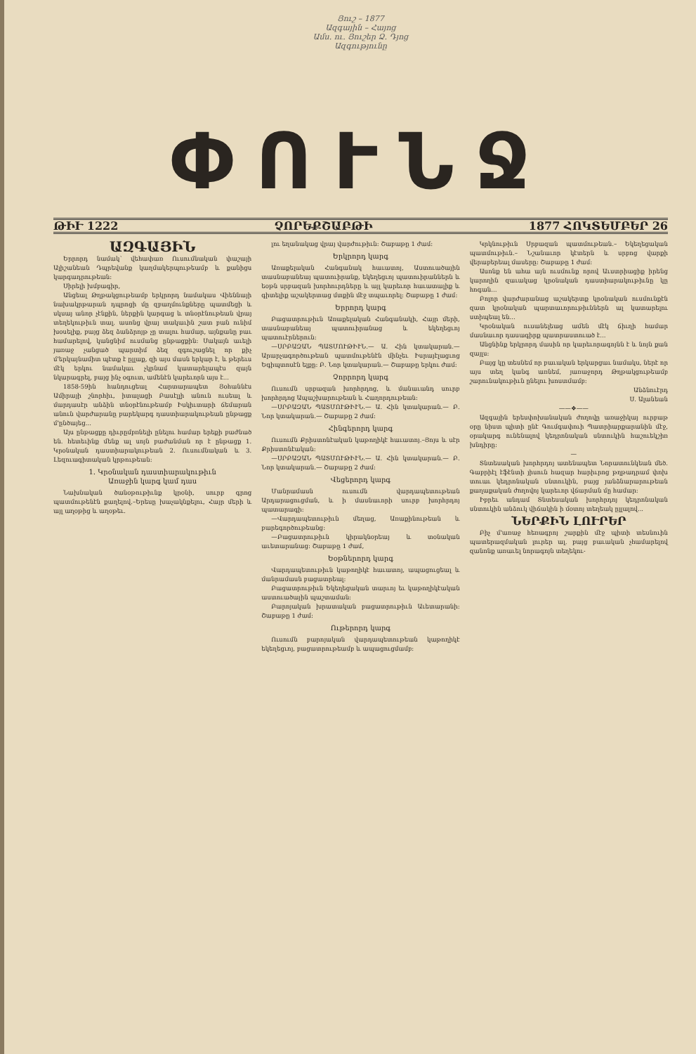Յուշ – 1877
Ազգային – Հայոց
Ամս. ու. Յուշեր Ձ. Դյոց
Ազգությունը
ՓՈՒՆՋ
ԹԻՒ 1222 ՉՈՐԵՔՇԱԲԹԻ 1877 ՀՈԿՏԵՄԲԵՐ 26
ԱԶԳԱՅԻՆ
Երրորդ նամակ՝ վեհափառ Ուսումնական փաշայի Ալիշանեան Դպրեվանք կաղմակերպութեամբ և քանիցս կարգադրութեան։
Սիրելի խմբագիր,
Անցեալ Թղթակցութեամբ երկրորդ նամակաս Վիեննայի նախակրթարան դպրոցի մը զբաղմունքները պատմեցի և սկսայ անոր չէնքին, ներքին կարգաց և տնօրէնութեան վրայ տեղեկութիւն տալ. ասոնց վրայ տակաւին շատ բան ունիմ խօսելիք, բայց ձեզ ձանձրոյթ չը տալու համար, այնքանը բաւ համարելով, կանցնիմ ուսմանց ընթացքին։ Սակայն աւելի յառաջ չանցած պարտիմ ձեզ զգուշացնել որ քիչ մ՚երկայնամիտ պէտք է ըլլաք, զի այս մասն երկար է, և թերեւս մէկ երկու նամակաւ չկրնամ կատարելապէս զայն նկարագրել, բայց ինչ օգուտ, ամենէն կարեւորն այս է...
1858-59ին հանդուցեալ Հարտարապետ Յօհաննէս Ամիրայի շնորհիւ, իտալացի Բասէլլի անուն ուսեալ և մարդասէր անձին տնօրէնութեամբ Իսկիւտարի ճեմարան անուն վարժարանը բարեկարգ դաստիարակութեան ընթացք մ՚ընծայեց...
Այս ընթացքը դիւրըմբռնելի ընելու համար երեքի բաժնած են. հետեւինք մենք ալ սոյն բաժանման որ է ընթացք 1. Կրօնական դաստիարակութեան 2. Ուսումնական և 3. Լեզուագիտական կրթութեան։
1. Կրօնական դաստիարակութիւն
Առաջին կարգ կամ դաս
Նախնական ծանօթութիւնք կրօնի, սուրբ գրոց պատմութենէն քաղելով.–Երեսը խաչակնքելու, Հայր մերի և այլ աղօթից և աղօթեւ.
լու եղանակաց վրայ վարժութիւն։ Շաբաթը 1 ժամ։
Երկրորդ կարգ
Առաքելական Հանգանակ հաւատոյ, Աստուածային տասնաբանեայ պատուիրանք, եկեղեցւոյ պատուիրաններն և եօթն սրբազան խորհուրդները և այլ կարեւոր հաւատալիք և գիտելիք աշակերտաց մտքին մէջ տպաւորել։ Շաբաթը 1 ժամ։
Երրորդ կարգ
Բացատրութիւն Առաքելական Հանգանակի, Հայր մերի, տասնաբանեայ պատուիրանաց և եկեղեցւոյ պատուէրներուն։
—ՍՐԲԱԶԱՆ ՊԱՏՄՈՒԹԻՒՆ.— Ա. Հին կտակարան.— Արարչագործութեան պատմութենէն մինչեւ Իսրայէլացւոց Եգիպտոսէն ելքը։ Բ. Նոր կտակարան.— Շաբաթը երկու ժամ։
Չորրորդ կարգ
Ուսումն սրբազան խորհրդոց, և մանաւանդ սուրբ խորհրդոց Ապաշխարութեան և Հաղորդութեան։
—ՍՐԲԱԶԱՆ ՊԱՏՄՈՒԹԻՒՆ.— Ա. Հին կտակարան.— Բ. Նոր կտակարան.— Շաբաթը 2 ժամ։
Հինգերորդ կարգ
Ուսումն Քրիստոնէական կաթողիկէ հաւատոյ.–Յոյս և սէր Քրիստոնէական։
—ՍՐԲԱԶԱՆ ՊԱՏՄՈՒԹԻՒՆ.— Ա. Հին կտակարան.— Բ. Նոր կտակարան.— Շաբաթը 2 ժամ։
Վեցերորդ կարգ
Մանրամասն ուսումն վարդապետութեան Արդարացուցման, և ի մասնաւորի սուրբ խորհրդոյ պատարագի։
—Վարդապետութիւն մեղաց, Առաքինութեան և բարեգործութեանց։
—Բացատրութիւն կիրակնօրեայ և տօնական աւետարանաց։ Շաբաթը 1 ժամ,
Եօթներորդ կարգ
Վարդապետութիւն կաթողիկէ հաւատոյ, ապացուցեալ և մանրամասն բացատրեալ։
Բացատրութիւն Եկեղեցական տարւոյ եւ կաթողիկէական աստուածային պաշտաման։
Բարոյական խրատական բացատրութիւն Աւետարանի։ Շաբաթը 1 ժամ։
Ութերորդ կարգ
Ուսումն բարոյական վարդապետութեան կաթողիկէ եկեղեցւոյ, բացատրութեամբ և ապացուցմամբ։
Կրկնութիւն Սրբազան պատմութեան.– Եկեղեցական պատմութիւն.– Նշանաւոր կէտերն և սրբոց վարքի վերաբերեալ մասերը։ Շաբաթը 1 ժամ։
Ասոնք են ահա այն ուսմունք որով Աւստրիացիք իրենց կարողին զաւակաց կրօնական դաստիարակութիւնը կը հոգան...
Բոլոր վարժարանաց աշակերտք կրօնական ուսմունքէն զատ կրօնական պարտաւորութիւններն ալ կատարելու ստիպեալ են...
Կրօնական ուսանելեաց ամեն մէկ ճիւղի համար մասնաւոր դասագիրք պատրաստուած է...
Անցնինք երկրորդ մասին որ կարեւորագոյնն է և նոյն քան զայլս։
Բայց կը տեսնեմ որ բաւական երկարցաւ նամակս, ներէ որ այս տեղ կանգ առնեմ, յառաջորդ Թղթակցութեամբ շարունակութիւն ընելու խոստմամբ։
Անձնուէրդ
Ս. Ալանեան
——❖——
Ազգային երեսփոխանական ժողովը առաջիկայ ուրբաթ օրը նիստ պիտի ընէ Գումգափուի Պատրիարքարանին մէջ, օրակարգ ունենալով կեդրոնական սնտուկին հաշուեկշիռ խնդիրը։
—
Տնտեսական խորհրդոյ ատենապետ Նորատունկեան մեծ. Գաբրիէլ էֆէնտի յիսուն հազար հարիւրոց թղթադրամ փոխ տուաւ կեդրոնական սնտուկին, բայց յանձնարարութեան քաղաքական ժողովոյ կարեւոր վճարման մը համար։
Իբրեւ անդամ Տնտեսական խորհրդոյ կեդրոնական սնտուկին անձուկ վիճակին ի մօտոյ տեղեակ ըլլալով...
ՆԵՐՔԻՆ ԼՈՒՐԵՐ
Բիչ մ՚առաջ հեռագրոյ շարքին մէջ պիտի տեսնուին պատերազմական լուրեր ալ. բայց բաւական չհամարելով զանոնք առաւել նորագոյն տեղեկու-